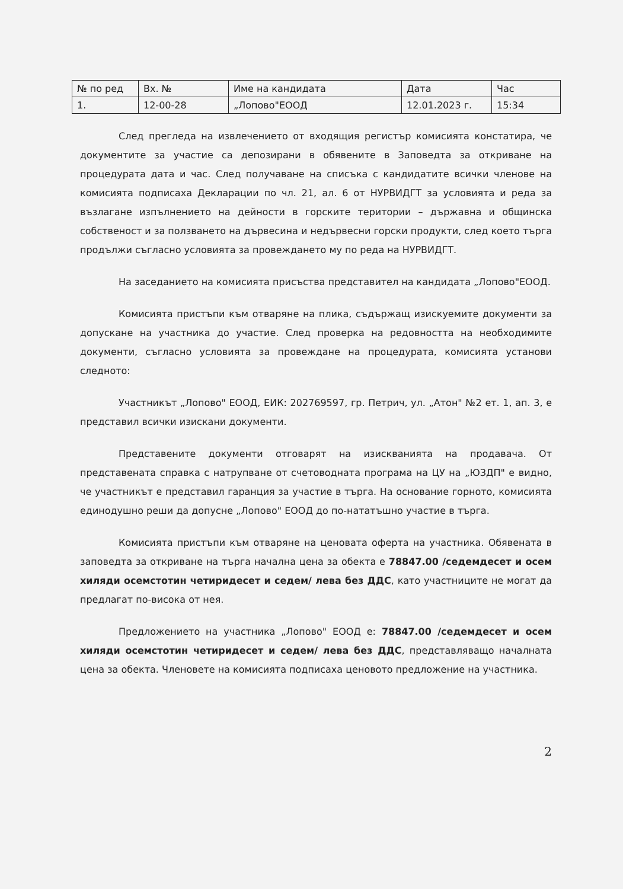| № по ред | Вх. № | Име на кандидата | Дата | Час |
| 1. | 12-00-28 | „Лопово"ЕООД | 12.01.2023 г. | 15:34 |
След прегледа на извлечението от входящия регистър комисията констатира, че документите за участие са депозирани в обявените в Заповедта за откриване на процедурата дата и час. След получаване на списъка с кандидатите всички членове на комисията подписаха Декларации по чл. 21, ал. 6 от НУРВИДГТ за условията и реда за възлагане изпълнението на дейности в горските територии – държавна и общинска собственост и за ползването на дървесина и недървесни горски продукти, след което търга продължи съгласно условията за провеждането му по реда на НУРВИДГТ.
На заседанието на комисията присъства представител на кандидата „Лопово"ЕООД.
Комисията пристъпи към отваряне на плика, съдържащ изискуемите документи за допускане на участника до участие. След проверка на редовността на необходимите документи, съгласно условията за провеждане на процедурата, комисията установи следното:
Участникът „Лопово" ЕООД, ЕИК: 202769597, гр. Петрич, ул. „Атон" №2 ет. 1, ап. 3, е представил всички изискани документи.
Представените документи отговарят на изискванията на продавача. От представената справка с натрупване от счетоводната програма на ЦУ на „ЮЗДП" е видно, че участникът е представил гаранция за участие в търга. На основание горното, комисията единодушно реши да допусне „Лопово" ЕООД до по-нататъшно участие в търга.
Комисията пристъпи към отваряне на ценовата оферта на участника. Обявената в заповедта за откриване на търга начална цена за обекта е 78847.00 /седемдесет и осем хиляди осемстотин четиридесет и седем/ лева без ДДС, като участниците не могат да предлагат по-висока от нея.
Предложението на участника „Лопово" ЕООД е: 78847.00 /седемдесет и осем хиляди осемстотин четиридесет и седем/ лева без ДДС, представляващо началната цена за обекта. Членовете на комисията подписаха ценовото предложение на участника.
2